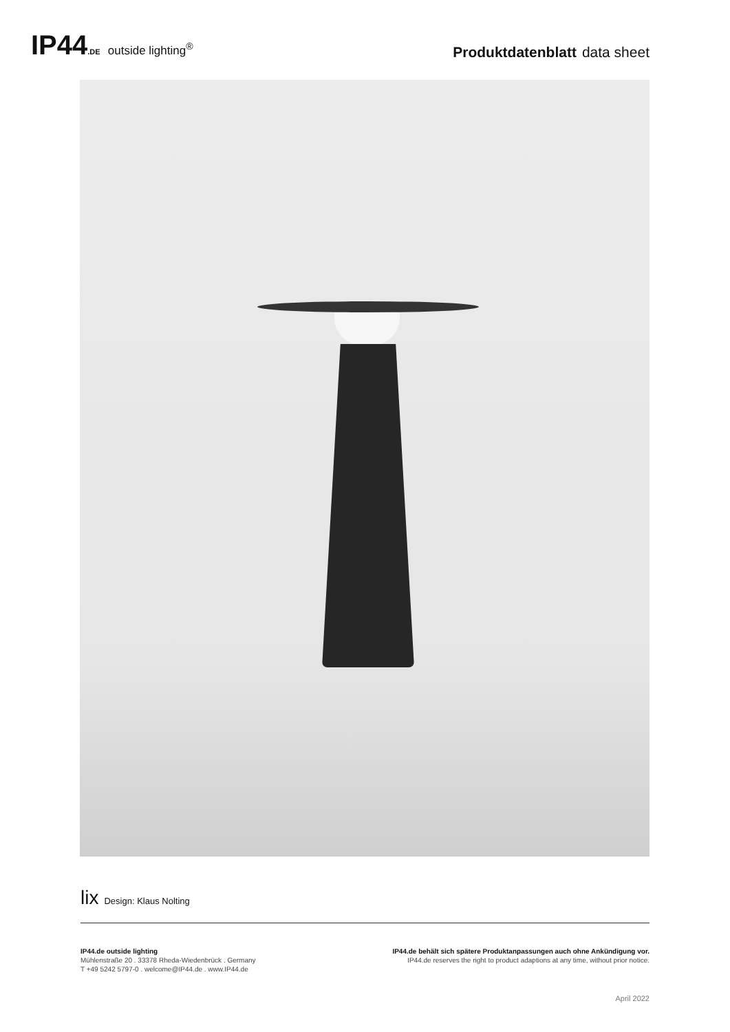IP44.DE outside lighting<sup>®</sup>
Produktdatenblatt data sheet
lix Design: Klaus Nolting
IP44.de outside lighting
Mühlenstraße 20 . 33378 Rheda-Wiedenbrück . Germany
T +49 5242 5797-0 . welcome@IP44.de . www.IP44.de
IP44.de behält sich spätere Produktanpassungen auch ohne Ankündigung vor.
IP44.de reserves the right to product adaptions at any time, without prior notice.
April 2022